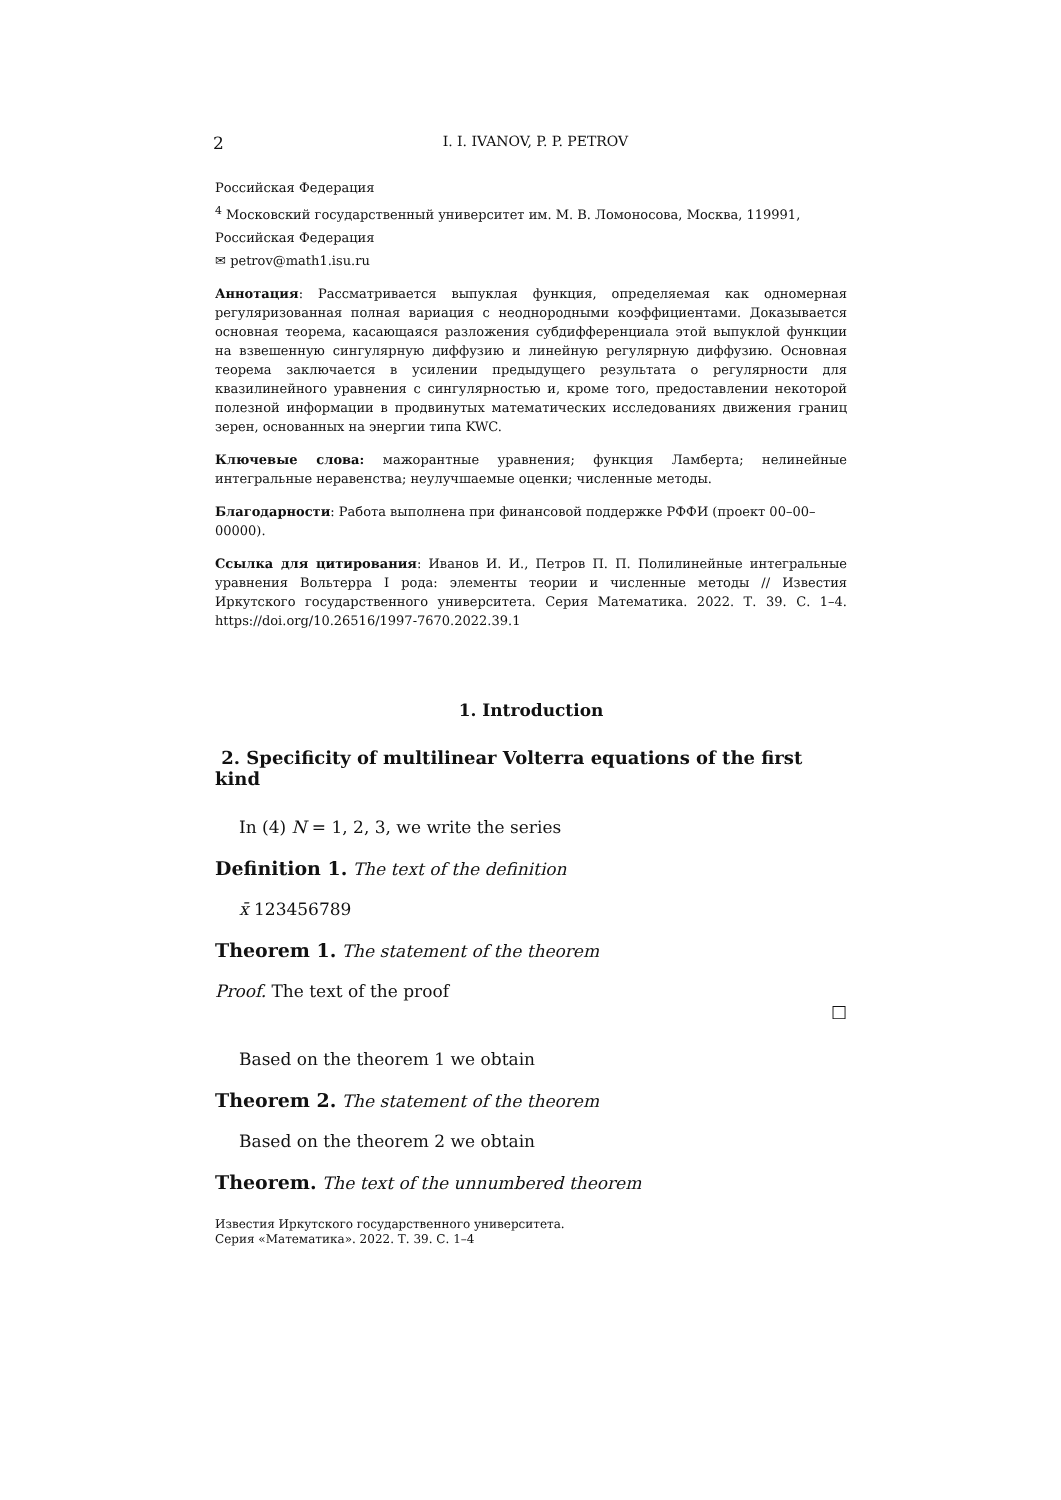2 I. I. IVANOV, P. P. PETROV
Российская Федерация
<sup>4</sup> Московский государственный университет им. М. В. Ломоносова, Москва, 119991,
Российская Федерация
✉ petrov@math1.isu.ru
Аннотация: Рассматривается выпуклая функция, определяемая как одномерная регуляризованная полная вариация с неоднородными коэффициентами. Доказывается основная теорема, касающаяся разложения субдифференциала этой выпуклой функции на взвешенную сингулярную диффузию и линейную регулярную диффузию. Основная теорема заключается в усилении предыдущего результата о регулярности для квазилинейного уравнения с сингулярностью и, кроме того, предоставлении некоторой полезной информации в продвинутых математических исследованиях движения границ зерен, основанных на энергии типа KWC.
Ключевые слова: мажорантные уравнения; функция Ламберта; нелинейные интегральные неравенства; неулучшаемые оценки; численные методы.
Благодарности: Работа выполнена при финансовой поддержке РФФИ (проект 00–00–00000).
Ссылка для цитирования: Иванов И. И., Петров П. П. Полилинейные интегральные уравнения Вольтерра I рода: элементы теории и численные методы // Известия Иркутского государственного университета. Серия Математика. 2022. Т. 39. С. 1–4. https://doi.org/10.26516/1997-7670.2022.39.1
1. Introduction
2. Specificity of multilinear Volterra equations of the first kind
In (4) N = 1, 2, 3, we write the series
Definition 1. The text of the definition
x̄ 123456789
Theorem 1. The statement of the theorem
Proof. The text of the proof
□
Based on the theorem 1 we obtain
Theorem 2. The statement of the theorem
Based on the theorem 2 we obtain
Theorem. The text of the unnumbered theorem
Известия Иркутского государственного университета.
Серия «Математика». 2022. Т. 39. С. 1–4